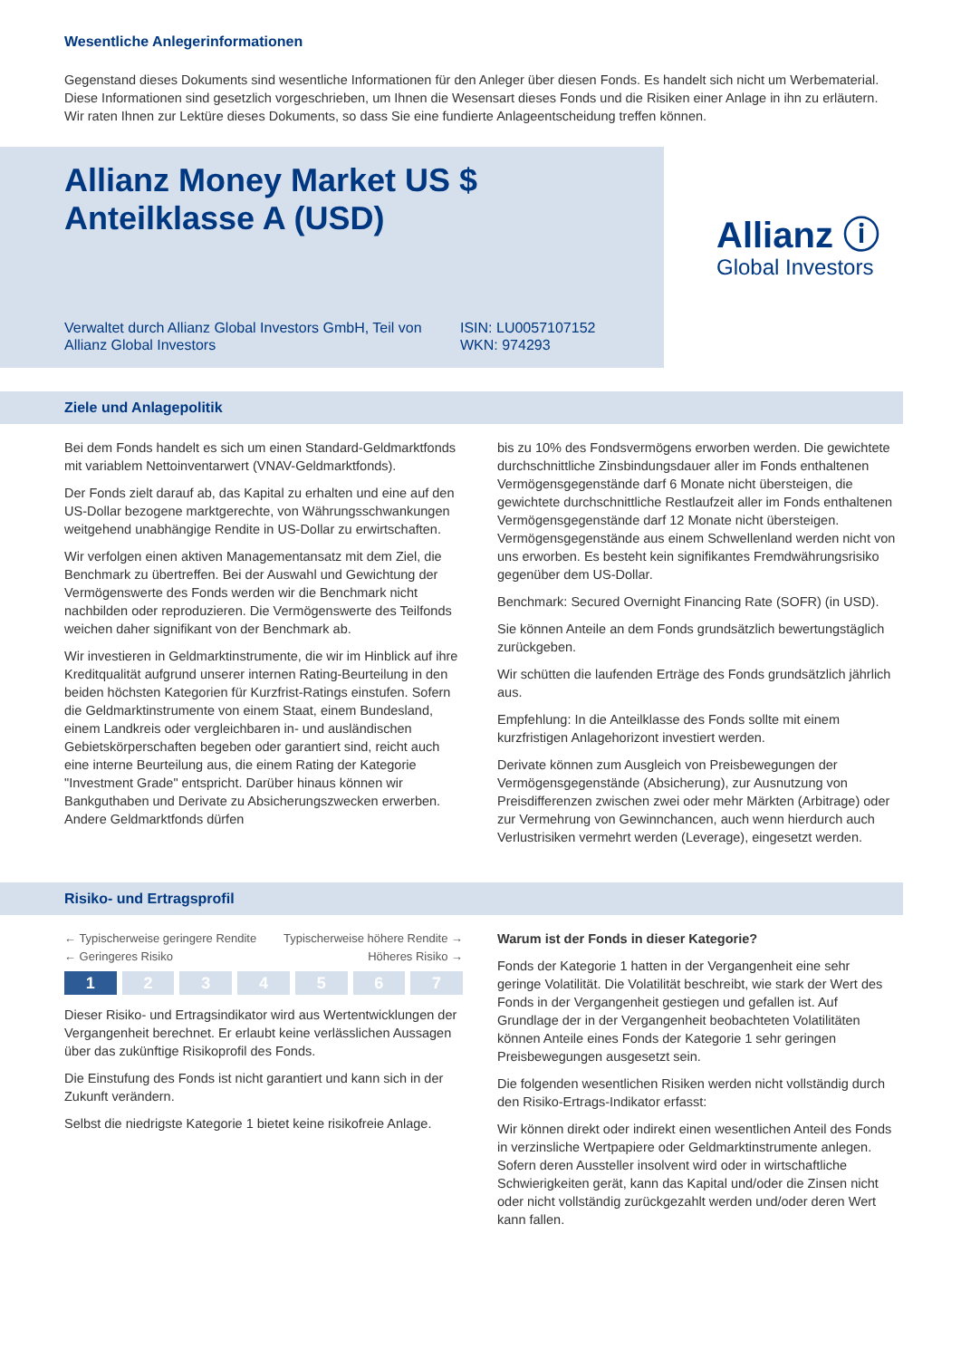Wesentliche Anlegerinformationen
Gegenstand dieses Dokuments sind wesentliche Informationen für den Anleger über diesen Fonds. Es handelt sich nicht um Werbematerial. Diese Informationen sind gesetzlich vorgeschrieben, um Ihnen die Wesensart dieses Fonds und die Risiken einer Anlage in ihn zu erläutern. Wir raten Ihnen zur Lektüre dieses Dokuments, so dass Sie eine fundierte Anlageentscheidung treffen können.
Allianz Money Market US $
Anteilklasse A (USD)
Verwaltet durch Allianz Global Investors GmbH, Teil von Allianz Global Investors
ISIN: LU0057107152
WKN: 974293
Allianz ⓘ
Global Investors
Ziele und Anlagepolitik
Bei dem Fonds handelt es sich um einen Standard-Geldmarktfonds mit variablem Nettoinventarwert (VNAV-Geldmarktfonds).
Der Fonds zielt darauf ab, das Kapital zu erhalten und eine auf den US-Dollar bezogene marktgerechte, von Währungsschwankungen weitgehend unabhängige Rendite in US-Dollar zu erwirtschaften.
Wir verfolgen einen aktiven Managementansatz mit dem Ziel, die Benchmark zu übertreffen. Bei der Auswahl und Gewichtung der Vermögenswerte des Fonds werden wir die Benchmark nicht nachbilden oder reproduzieren. Die Vermögenswerte des Teilfonds weichen daher signifikant von der Benchmark ab.
Wir investieren in Geldmarktinstrumente, die wir im Hinblick auf ihre Kreditqualität aufgrund unserer internen Rating-Beurteilung in den beiden höchsten Kategorien für Kurzfrist-Ratings einstufen. Sofern die Geldmarktinstrumente von einem Staat, einem Bundesland, einem Landkreis oder vergleichbaren in- und ausländischen Gebietskörperschaften begeben oder garantiert sind, reicht auch eine interne Beurteilung aus, die einem Rating der Kategorie "Investment Grade" entspricht. Darüber hinaus können wir Bankguthaben und Derivate zu Absicherungszwecken erwerben. Andere Geldmarktfonds dürfen
bis zu 10% des Fondsvermögens erworben werden. Die gewichtete durchschnittliche Zinsbindungsdauer aller im Fonds enthaltenen Vermögensgegenstände darf 6 Monate nicht übersteigen, die gewichtete durchschnittliche Restlaufzeit aller im Fonds enthaltenen Vermögensgegenstände darf 12 Monate nicht übersteigen. Vermögensgegenstände aus einem Schwellenland werden nicht von uns erworben. Es besteht kein signifikantes Fremdwährungsrisiko gegenüber dem US-Dollar.
Benchmark: Secured Overnight Financing Rate (SOFR) (in USD).
Sie können Anteile an dem Fonds grundsätzlich bewertungstäglich zurückgeben.
Wir schütten die laufenden Erträge des Fonds grundsätzlich jährlich aus.
Empfehlung: In die Anteilklasse des Fonds sollte mit einem kurzfristigen Anlagehorizont investiert werden.
Derivate können zum Ausgleich von Preisbewegungen der Vermögensgegenstände (Absicherung), zur Ausnutzung von Preisdifferenzen zwischen zwei oder mehr Märkten (Arbitrage) oder zur Vermehrung von Gewinnchancen, auch wenn hierdurch auch Verlustrisiken vermehrt werden (Leverage), eingesetzt werden.
Risiko- und Ertragsprofil
← Typischerweise geringere Rendite Typischerweise höhere Rendite →
← Geringeres Risiko Höheres Risiko →
| 1 | 2 | 3 | 4 | 5 | 6 | 7 |
Dieser Risiko- und Ertragsindikator wird aus Wertentwicklungen der Vergangenheit berechnet. Er erlaubt keine verlässlichen Aussagen über das zukünftige Risikoprofil des Fonds.
Die Einstufung des Fonds ist nicht garantiert und kann sich in der Zukunft verändern.
Selbst die niedrigste Kategorie 1 bietet keine risikofreie Anlage.
Warum ist der Fonds in dieser Kategorie?
Fonds der Kategorie 1 hatten in der Vergangenheit eine sehr geringe Volatilität. Die Volatilität beschreibt, wie stark der Wert des Fonds in der Vergangenheit gestiegen und gefallen ist. Auf Grundlage der in der Vergangenheit beobachteten Volatilitäten können Anteile eines Fonds der Kategorie 1 sehr geringen Preisbewegungen ausgesetzt sein.
Die folgenden wesentlichen Risiken werden nicht vollständig durch den Risiko-Ertrags-Indikator erfasst:
Wir können direkt oder indirekt einen wesentlichen Anteil des Fonds in verzinsliche Wertpapiere oder Geldmarktinstrumente anlegen. Sofern deren Aussteller insolvent wird oder in wirtschaftliche Schwierigkeiten gerät, kann das Kapital und/oder die Zinsen nicht oder nicht vollständig zurückgezahlt werden und/oder deren Wert kann fallen.